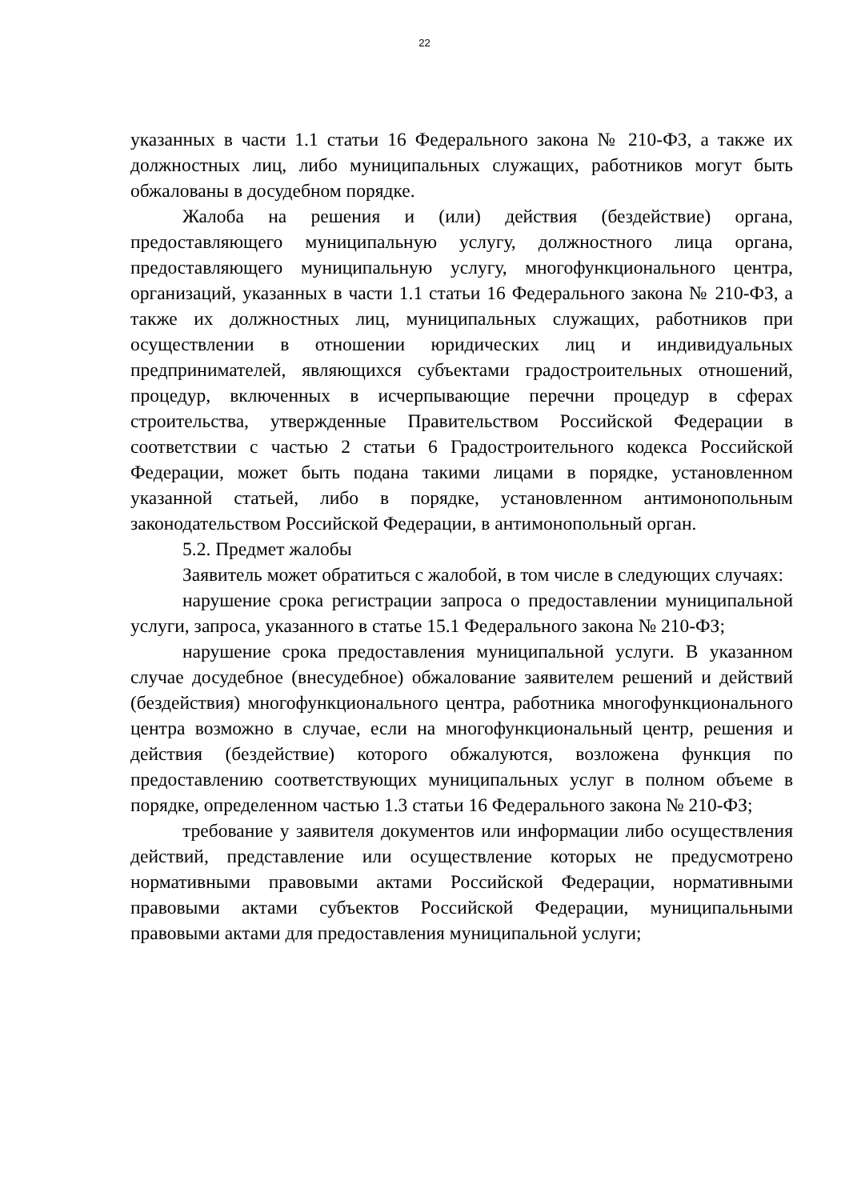22
указанных в части 1.1 статьи 16 Федерального закона № 210-ФЗ, а также их должностных лиц, либо муниципальных служащих, работников могут быть обжалованы в досудебном порядке.
Жалоба на решения и (или) действия (бездействие) органа, предоставляющего муниципальную услугу, должностного лица органа, предоставляющего муниципальную услугу, многофункционального центра, организаций, указанных в части 1.1 статьи 16 Федерального закона № 210-ФЗ, а также их должностных лиц, муниципальных служащих, работников при осуществлении в отношении юридических лиц и индивидуальных предпринимателей, являющихся субъектами градостроительных отношений, процедур, включенных в исчерпывающие перечни процедур в сферах строительства, утвержденные Правительством Российской Федерации в соответствии с частью 2 статьи 6 Градостроительного кодекса Российской Федерации, может быть подана такими лицами в порядке, установленном указанной статьей, либо в порядке, установленном антимонопольным законодательством Российской Федерации, в антимонопольный орган.
5.2. Предмет жалобы
Заявитель может обратиться с жалобой, в том числе в следующих случаях:
нарушение срока регистрации запроса о предоставлении муниципальной услуги, запроса, указанного в статье 15.1 Федерального закона № 210-ФЗ;
нарушение срока предоставления муниципальной услуги. В указанном случае досудебное (внесудебное) обжалование заявителем решений и действий (бездействия) многофункционального центра, работника многофункционального центра возможно в случае, если на многофункциональный центр, решения и действия (бездействие) которого обжалуются, возложена функция по предоставлению соответствующих муниципальных услуг в полном объеме в порядке, определенном частью 1.3 статьи 16 Федерального закона № 210-ФЗ;
требование у заявителя документов или информации либо осуществления действий, представление или осуществление которых не предусмотрено нормативными правовыми актами Российской Федерации, нормативными правовыми актами субъектов Российской Федерации, муниципальными правовыми актами для предоставления муниципальной услуги;